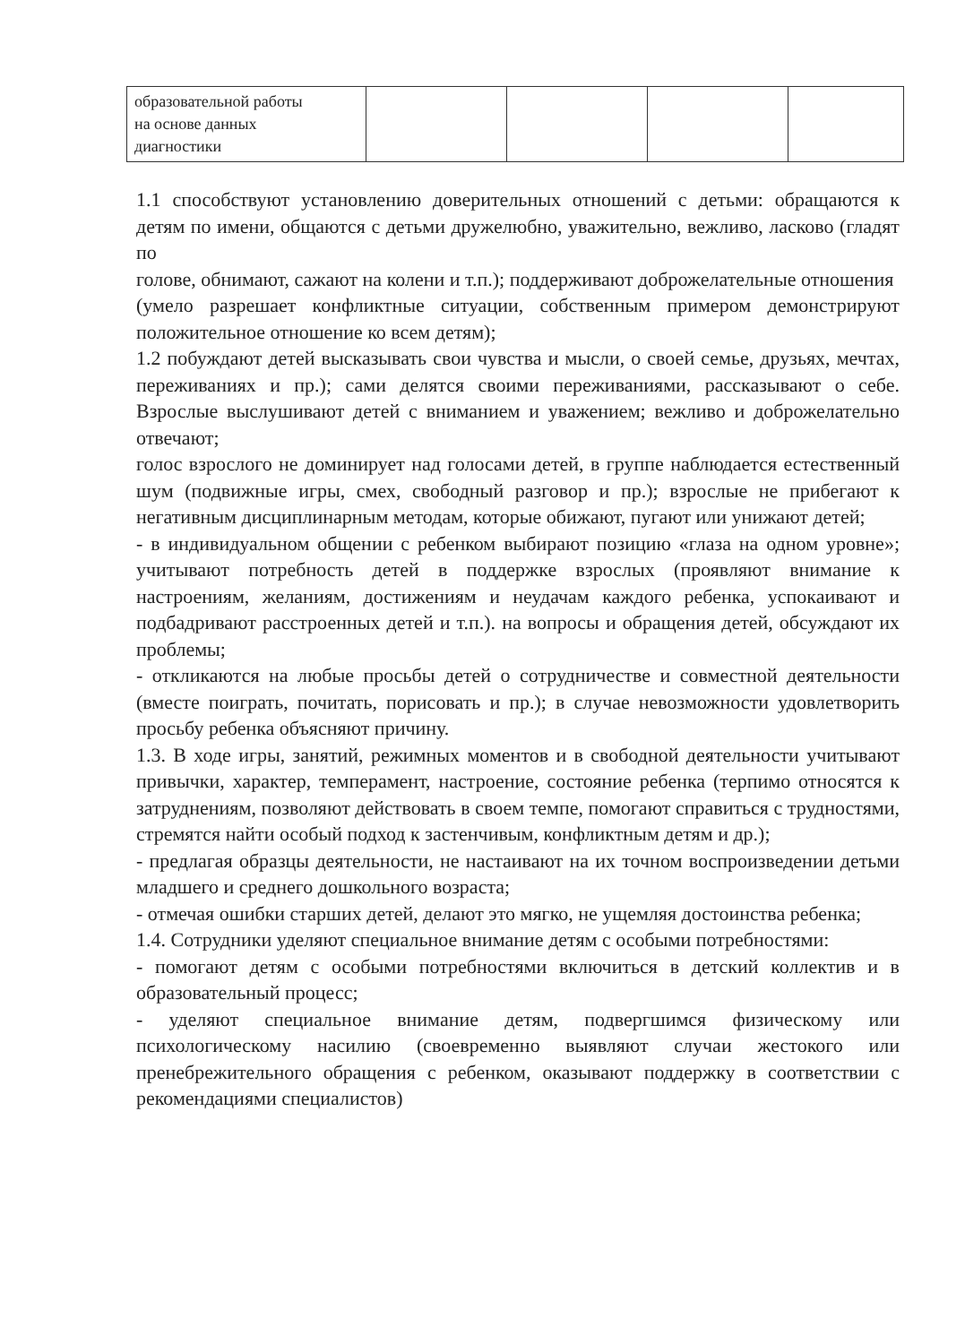| образовательной работы на основе данных диагностики | | | | |
1.1 способствуют установлению доверительных отношений с детьми: обращаются к детям по имени, общаются с детьми дружелюбно, уважительно, вежливо, ласково (гладят по
голове, обнимают, сажают на колени и т.п.); поддерживают доброжелательные отношения
(умело разрешает конфликтные ситуации, собственным примером демонстрируют положительное отношение ко всем детям);
1.2 побуждают детей высказывать свои чувства и мысли, о своей семье, друзьях, мечтах, переживаниях и пр.); сами делятся своими переживаниями, рассказывают о себе. Взрослые выслушивают детей с вниманием и уважением; вежливо и доброжелательно отвечают;
голос взрослого не доминирует над голосами детей, в группе наблюдается естественный шум (подвижные игры, смех, свободный разговор и пр.); взрослые не прибегают к негативным дисциплинарным методам, которые обижают, пугают или унижают детей;
- в индивидуальном общении с ребенком выбирают позицию «глаза на одном уровне»; учитывают потребность детей в поддержке взрослых (проявляют внимание к настроениям, желаниям, достижениям и неудачам каждого ребенка, успокаивают и подбадривают расстроенных детей и т.п.). на вопросы и обращения детей, обсуждают их проблемы;
- откликаются на любые просьбы детей о сотрудничестве и совместной деятельности (вместе поиграть, почитать, порисовать и пр.); в случае невозможности удовлетворить просьбу ребенка объясняют причину.
1.3. В ходе игры, занятий, режимных моментов и в свободной деятельности учитывают привычки, характер, темперамент, настроение, состояние ребенка (терпимо относятся к затруднениям, позволяют действовать в своем темпе, помогают справиться с трудностями, стремятся найти особый подход к застенчивым, конфликтным детям и др.);
- предлагая образцы деятельности, не настаивают на их точном воспроизведении детьми младшего и среднего дошкольного возраста;
- отмечая ошибки старших детей, делают это мягко, не ущемляя достоинства ребенка;
1.4. Сотрудники уделяют специальное внимание детям с особыми потребностями:
- помогают детям с особыми потребностями включиться в детский коллектив и в образовательный процесс;
- уделяют специальное внимание детям, подвергшимся физическому или психологическому насилию (своевременно выявляют случаи жестокого или пренебрежительного обращения с ребенком, оказывают поддержку в соответствии с рекомендациями специалистов)